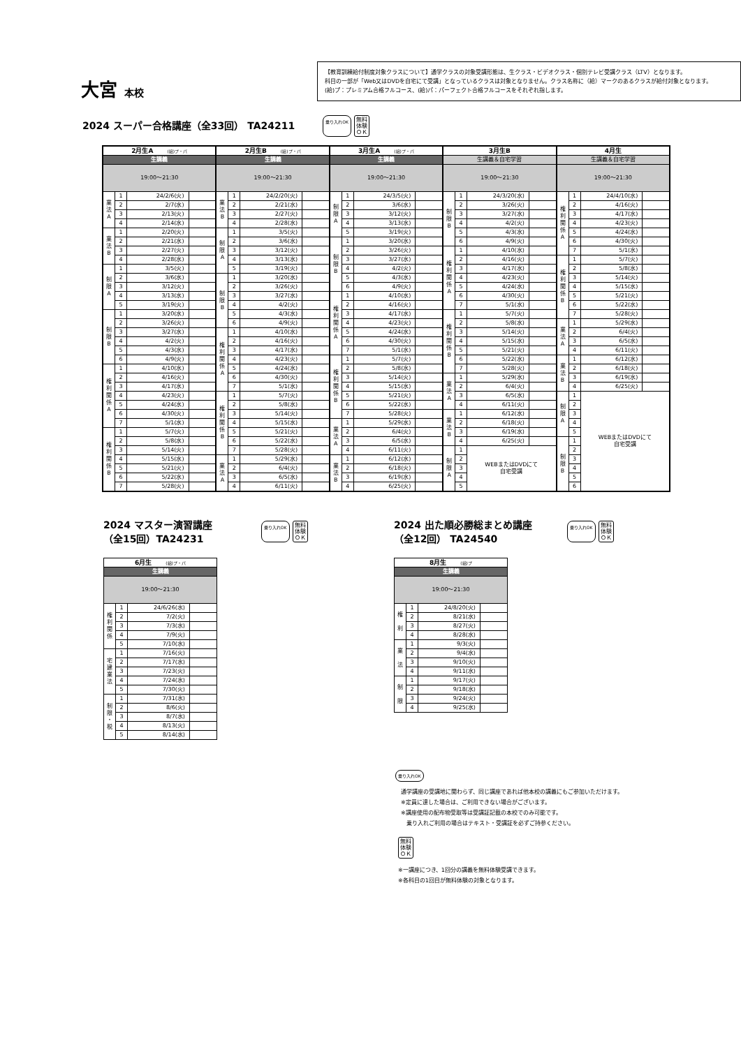大宮 本校
【教育訓練給付制度対象クラスについて】通学クラスの対象受講形態は、生クラス・ビデオクラス・個別テレビ受講クラス（LTV）となります。
科目の一部が「Web又はDVDを自宅にて受講」となっているクラスは対象となりません。クラス名称に（給）マークのあるクラスが給付対象となります。
(給)プ：プレミアム合格フルコース、(給)パ：パーフェクト合格フルコースをそれぞれ指します。
2024 スーパー合格講座（全33回） TA24211
乗り入れOK 無料
体験
ＯＫ
| 2月生A (給)プ・パ | | | |
| --- | --- | --- | --- |
| 生講義 | | | |
| 19:00～21:30 | | | |
| 業 法 A | 1 | 24/2/6(火) | |
| | 2 | 2/7(水) | |
| | 3 | 2/13(火) | |
| | 4 | 2/14(水) | |
| 業 法 B | 1 | 2/20(火) | |
| | 2 | 2/21(水) | |
| | 3 | 2/27(火) | |
| | 4 | 2/28(水) | |
| 制 限 A | 1 | 3/5(火) | |
| | 2 | 3/6(水) | |
| | 3 | 3/12(火) | |
| | 4 | 3/13(水) | |
| | 5 | 3/19(火) | |
| 制 限 B | 1 | 3/20(水) | |
| | 2 | 3/26(火) | |
| | 3 | 3/27(水) | |
| | 4 | 4/2(火) | |
| | 5 | 4/3(水) | |
| | 6 | 4/9(火) | |
| 権 利 関 係 A | 1 | 4/10(水) | |
| | 2 | 4/16(火) | |
| | 3 | 4/17(水) | |
| | 4 | 4/23(火) | |
| | 5 | 4/24(水) | |
| | 6 | 4/30(火) | |
| | 7 | 5/1(水) | |
| 権 利 関 係 B | 1 | 5/7(火) | |
| | 2 | 5/8(水) | |
| | 3 | 5/14(火) | |
| | 4 | 5/15(水) | |
| | 5 | 5/21(火) | |
| | 6 | 5/22(水) | |
| | 7 | 5/28(火) | |
| 2月生B (給)プ・パ | | | |
| --- | --- | --- | --- |
| 生講義 | | | |
| 19:00～21:30 | | | |
| 業 法 B | 1 | 24/2/20(火) | |
| | 2 | 2/21(水) | |
| | 3 | 2/27(火) | |
| | 4 | 2/28(水) | |
| 制 限 A | 1 | 3/5(火) | |
| | 2 | 3/6(水) | |
| | 3 | 3/12(火) | |
| | 4 | 3/13(水) | |
| | 5 | 3/19(火) | |
| 制 限 B | 1 | 3/20(水) | |
| | 2 | 3/26(火) | |
| | 3 | 3/27(水) | |
| | 4 | 4/2(火) | |
| | 5 | 4/3(水) | |
| | 6 | 4/9(火) | |
| 権 利 関 係 A | 1 | 4/10(水) | |
| | 2 | 4/16(火) | |
| | 3 | 4/17(水) | |
| | 4 | 4/23(火) | |
| | 5 | 4/24(水) | |
| | 6 | 4/30(火) | |
| | 7 | 5/1(水) | |
| 権 利 関 係 B | 1 | 5/7(火) | |
| | 2 | 5/8(水) | |
| | 3 | 5/14(火) | |
| | 4 | 5/15(水) | |
| | 5 | 5/21(火) | |
| | 6 | 5/22(水) | |
| | 7 | 5/28(火) | |
| 業 法 A | 1 | 5/29(水) | |
| | 2 | 6/4(火) | |
| | 3 | 6/5(水) | |
| | 4 | 6/11(火) | |
| 3月生A (給)プ・パ | | | |
| --- | --- | --- | --- |
| 生講義 | | | |
| 19:00～21:30 | | | |
| 制 限 A | 1 | 24/3/5(火) | |
| | 2 | 3/6(水) | |
| | 3 | 3/12(火) | |
| | 4 | 3/13(水) | |
| | 5 | 3/19(火) | |
| 制 限 B | 1 | 3/20(水) | |
| | 2 | 3/26(火) | |
| | 3 | 3/27(水) | |
| | 4 | 4/2(火) | |
| | 5 | 4/3(水) | |
| | 6 | 4/9(火) | |
| 権 利 関 係 A | 1 | 4/10(水) | |
| | 2 | 4/16(火) | |
| | 3 | 4/17(水) | |
| | 4 | 4/23(火) | |
| | 5 | 4/24(水) | |
| | 6 | 4/30(火) | |
| | 7 | 5/1(水) | |
| 権 利 関 係 B | 1 | 5/7(火) | |
| | 2 | 5/8(水) | |
| | 3 | 5/14(火) | |
| | 4 | 5/15(水) | |
| | 5 | 5/21(火) | |
| | 6 | 5/22(水) | |
| | 7 | 5/28(火) | |
| 業 法 A | 1 | 5/29(水) | |
| | 2 | 6/4(火) | |
| | 3 | 6/5(水) | |
| | 4 | 6/11(火) | |
| 業 法 B | 1 | 6/12(水) | |
| | 2 | 6/18(火) | |
| | 3 | 6/19(水) | |
| | 4 | 6/25(火) | |
| 3月生B | | | |
| --- | --- | --- | --- |
| 生講義＆自宅学習 | | | |
| 19:00～21:30 | | | |
| 制 限 B | 1 | 24/3/20(水) | |
| | 2 | 3/26(火) | |
| | 3 | 3/27(水) | |
| | 4 | 4/2(火) | |
| | 5 | 4/3(水) | |
| | 6 | 4/9(火) | |
| 権 利 関 係 A | 1 | 4/10(水) | |
| | 2 | 4/16(火) | |
| | 3 | 4/17(水) | |
| | 4 | 4/23(火) | |
| | 5 | 4/24(水) | |
| | 6 | 4/30(火) | |
| | 7 | 5/1(水) | |
| 権 利 関 係 B | 1 | 5/7(火) | |
| | 2 | 5/8(水) | |
| | 3 | 5/14(火) | |
| | 4 | 5/15(水) | |
| | 5 | 5/21(火) | |
| | 6 | 5/22(水) | |
| | 7 | 5/28(火) | |
| 業 法 A | 1 | 5/29(水) | |
| | 2 | 6/4(火) | |
| | 3 | 6/5(水) | |
| | 4 | 6/11(火) | |
| 業 法 B | 1 | 6/12(水) | |
| | 2 | 6/18(火) | |
| | 3 | 6/19(水) | |
| | 4 | 6/25(火) | |
| 制 限 A | 1 | WEBまたはDVDにて 自宅受講 | |
| | 2 | | |
| | 3 | | |
| | 4 | | |
| | 5 | | |
| 4月生 | | | |
| --- | --- | --- | --- |
| 生講義＆自宅学習 | | | |
| 19:00～21:30 | | | |
| 権 利 関 係 A | 1 | 24/4/10(水) | |
| | 2 | 4/16(火) | |
| | 3 | 4/17(水) | |
| | 4 | 4/23(火) | |
| | 5 | 4/24(水) | |
| | 6 | 4/30(火) | |
| | 7 | 5/1(水) | |
| 権 利 関 係 B | 1 | 5/7(火) | |
| | 2 | 5/8(水) | |
| | 3 | 5/14(火) | |
| | 4 | 5/15(水) | |
| | 5 | 5/21(火) | |
| | 6 | 5/22(水) | |
| | 7 | 5/28(火) | |
| 業 法 A | 1 | 5/29(水) | |
| | 2 | 6/4(火) | |
| | 3 | 6/5(水) | |
| | 4 | 6/11(火) | |
| 業 法 B | 1 | 6/12(水) | |
| | 2 | 6/18(火) | |
| | 3 | 6/19(水) | |
| | 4 | 6/25(火) | |
| 制 限 A | 1 | WEBまたはDVDにて 自宅受講 | |
| | 2 | | |
| | 3 | | |
| | 4 | | |
| | 5 | | |
| 制 限 B | 1 | | |
| | 2 | | |
| | 3 | | |
| | 4 | | |
| | 5 | | |
| | 6 | | |
2024 マスター演習講座
（全15回）TA24231
乗り入れOK 無料
体験
ＯＫ
| 6月生 (給)プ・パ | | | |
| --- | --- | --- | --- |
| 生講義 | | | |
| 19:00～21:30 | | | |
| 権 利 関 係 | 1 | 24/6/26(水) | |
| | 2 | 7/2(火) | |
| | 3 | 7/3(水) | |
| | 4 | 7/9(火) | |
| | 5 | 7/10(水) | |
| 宅 建 業 法 | 1 | 7/16(火) | |
| | 2 | 7/17(水) | |
| | 3 | 7/23(火) | |
| | 4 | 7/24(水) | |
| | 5 | 7/30(火) | |
| 制 限 ・ 税 | 1 | 7/31(水) | |
| | 2 | 8/6(火) | |
| | 3 | 8/7(水) | |
| | 4 | 8/13(火) | |
| | 5 | 8/14(水) | |
2024 出た順必勝総まとめ講座
（全12回） TA24540
乗り入れOK 無料
体験
ＯＫ
| 8月生 (給)プ | | | |
| --- | --- | --- | --- |
| 生講義 | | | |
| 19:00～21:30 | | | |
| 権 利 | 1 | 24/8/20(火) | |
| | 2 | 8/21(水) | |
| | 3 | 8/27(火) | |
| | 4 | 8/28(水) | |
| 業 法 | 1 | 9/3(火) | |
| | 2 | 9/4(水) | |
| | 3 | 9/10(火) | |
| | 4 | 9/11(水) | |
| 制 限 | 1 | 9/17(火) | |
| | 2 | 9/18(水) | |
| | 3 | 9/24(火) | |
| | 4 | 9/25(水) | |
乗り入れOK
通学講座の受講地に関わらず、同じ講座であれば他本校の講義にもご参加いただけます。
※定員に達した場合は、ご利用できない場合がございます。
※講座使用の配布物受取等は受講証記載の本校でのみ可能です。
　乗り入れご利用の場合はテキスト・受講証を必ずご持参ください。
無料
体験
ＯＫ
※一講座につき、1回分の講義を無料体験受講できます。
※各科目の1回目が無料体験の対象となります。